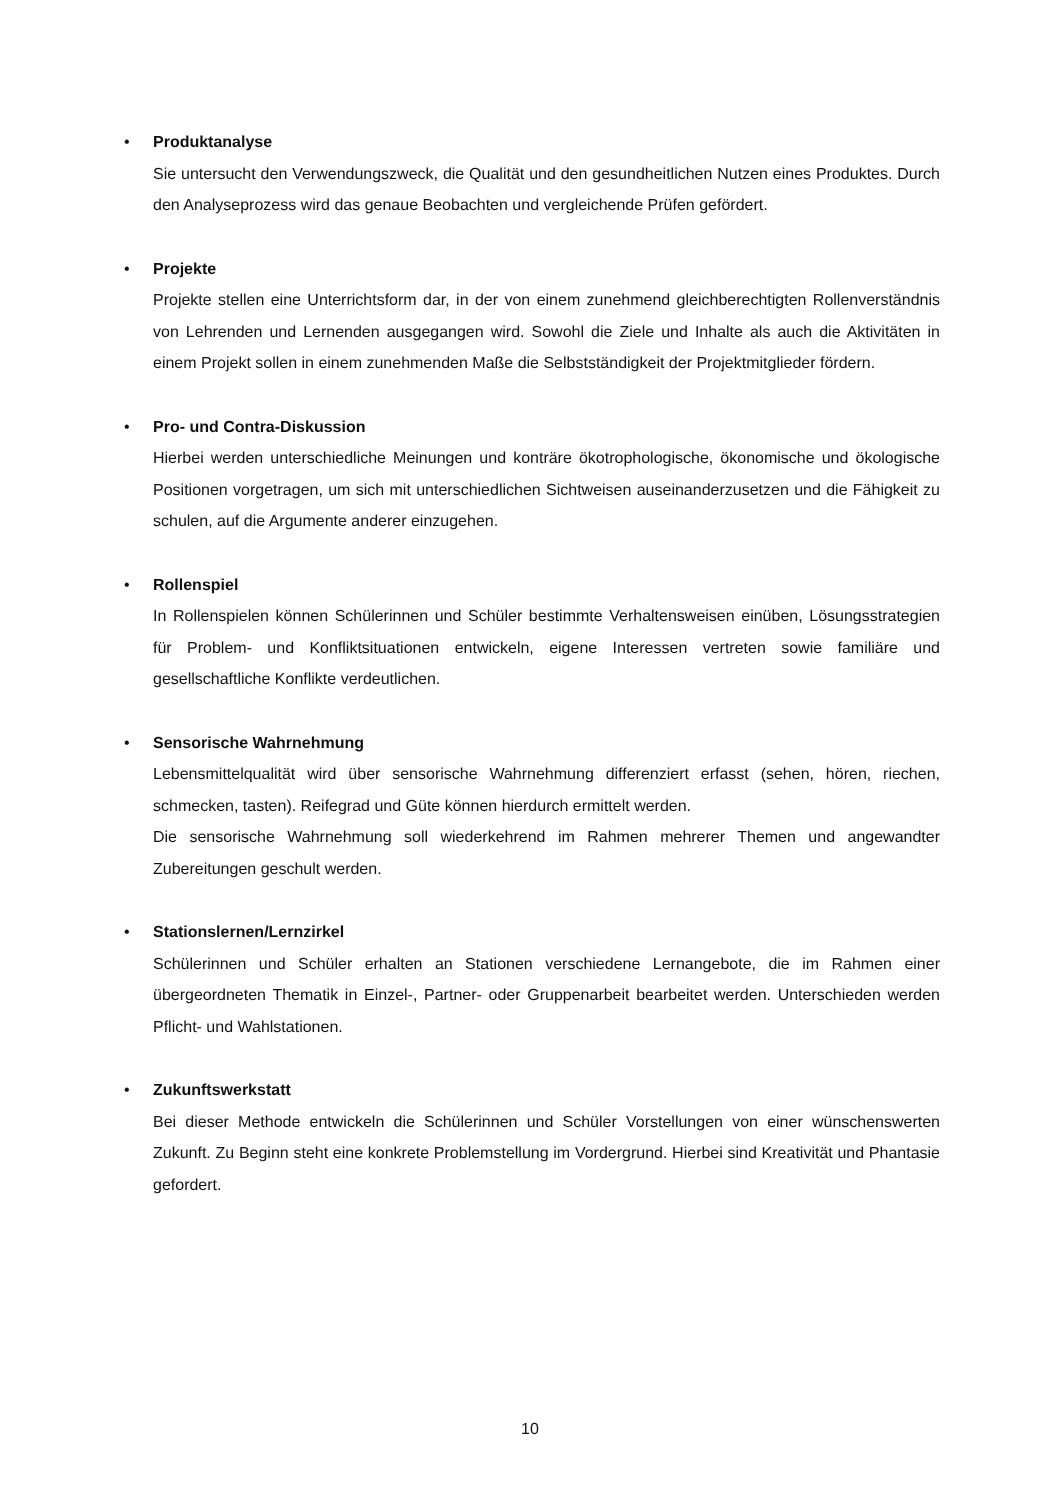•
Produktanalyse
Sie untersucht den Verwendungszweck, die Qualität und den gesundheitlichen Nutzen eines Produktes. Durch den Analyseprozess wird das genaue Beobachten und vergleichende Prüfen gefördert.
•
Projekte
Projekte stellen eine Unterrichtsform dar, in der von einem zunehmend gleichberechtigten Rollenverständnis von Lehrenden und Lernenden ausgegangen wird. Sowohl die Ziele und Inhalte als auch die Aktivitäten in einem Projekt sollen in einem zunehmenden Maße die Selbstständigkeit der Projektmitglieder fördern.
•
Pro- und Contra-Diskussion
Hierbei werden unterschiedliche Meinungen und konträre ökotrophologische, ökonomische und ökologische Positionen vorgetragen, um sich mit unterschiedlichen Sichtweisen auseinanderzusetzen und die Fähigkeit zu schulen, auf die Argumente anderer einzugehen.
•
Rollenspiel
In Rollenspielen können Schülerinnen und Schüler bestimmte Verhaltensweisen einüben, Lösungsstrategien für Problem- und Konfliktsituationen entwickeln, eigene Interessen vertreten sowie familiäre und gesellschaftliche Konflikte verdeutlichen.
•
Sensorische Wahrnehmung
Lebensmittelqualität wird über sensorische Wahrnehmung differenziert erfasst (sehen, hören, riechen, schmecken, tasten). Reifegrad und Güte können hierdurch ermittelt werden.
Die sensorische Wahrnehmung soll wiederkehrend im Rahmen mehrerer Themen und angewandter Zubereitungen geschult werden.
•
Stationslernen/Lernzirkel
Schülerinnen und Schüler erhalten an Stationen verschiedene Lernangebote, die im Rahmen einer übergeordneten Thematik in Einzel-, Partner- oder Gruppenarbeit bearbeitet werden. Unterschieden werden Pflicht- und Wahlstationen.
•
Zukunftswerkstatt
Bei dieser Methode entwickeln die Schülerinnen und Schüler Vorstellungen von einer wünschenswerten Zukunft. Zu Beginn steht eine konkrete Problemstellung im Vordergrund. Hierbei sind Kreativität und Phantasie gefordert.
10